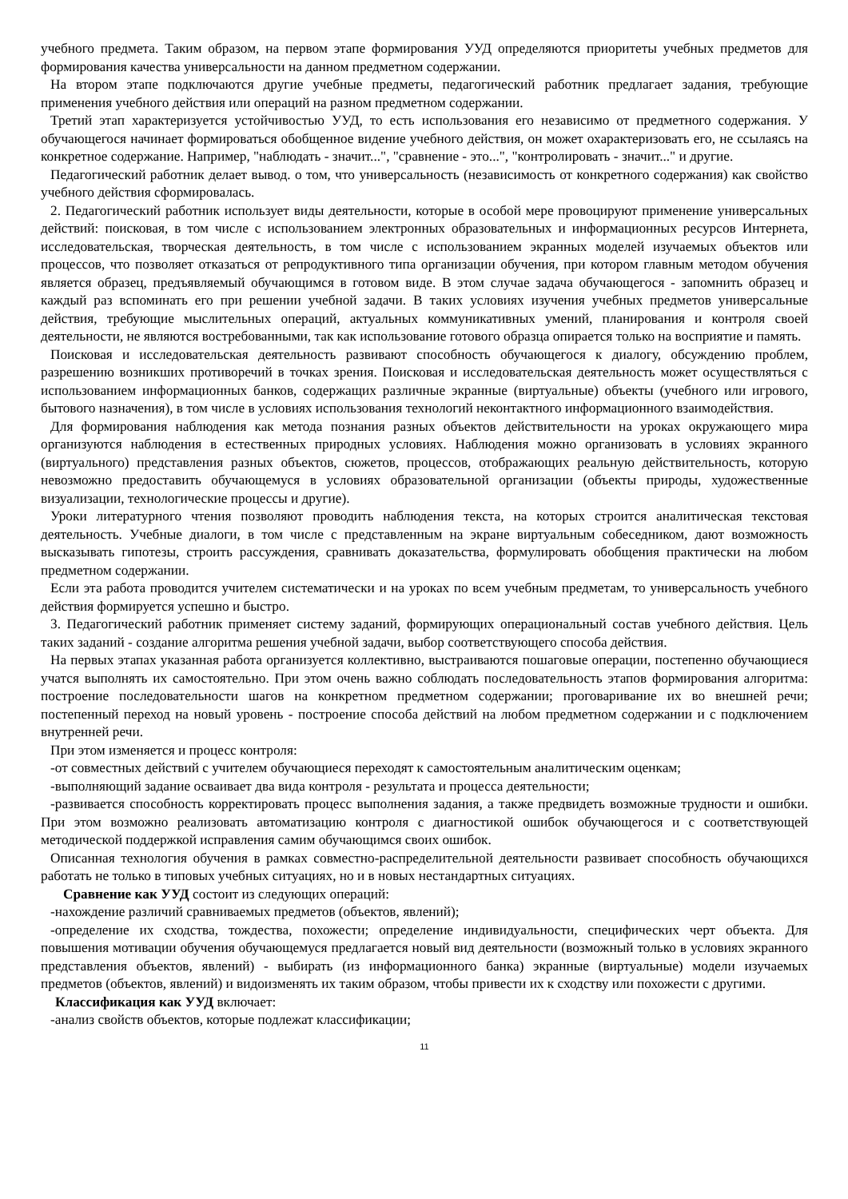учебного предмета. Таким образом, на первом этапе формирования УУД определяются приоритеты учебных предметов для формирования качества универсальности на данном предметном содержании.
На втором этапе подключаются другие учебные предметы, педагогический работник предлагает задания, требующие применения учебного действия или операций на разном предметном содержании.
Третий этап характеризуется устойчивостью УУД, то есть использования его независимо от предметного содержания. У обучающегося начинает формироваться обобщенное видение учебного действия, он может охарактеризовать его, не ссылаясь на конкретное содержание. Например, "наблюдать - значит...", "сравнение - это...", "контролировать - значит..." и другие.
Педагогический работник делает вывод. о том, что универсальность (независимость от конкретного содержания) как свойство учебного действия сформировалась.
2. Педагогический работник использует виды деятельности, которые в особой мере провоцируют применение универсальных действий: поисковая, в том числе с использованием электронных образовательных и информационных ресурсов Интернета, исследовательская, творческая деятельность, в том числе с использованием экранных моделей изучаемых объектов или процессов, что позволяет отказаться от репродуктивного типа организации обучения, при котором главным методом обучения является образец, предъявляемый обучающимся в готовом виде. В этом случае задача обучающегося - запомнить образец и каждый раз вспоминать его при решении учебной задачи. В таких условиях изучения учебных предметов универсальные действия, требующие мыслительных операций, актуальных коммуникативных умений, планирования и контроля своей деятельности, не являются востребованными, так как использование готового образца опирается только на восприятие и память.
Поисковая и исследовательская деятельность развивают способность обучающегося к диалогу, обсуждению проблем, разрешению возникших противоречий в точках зрения. Поисковая и исследовательская деятельность может осуществляться с использованием информационных банков, содержащих различные экранные (виртуальные) объекты (учебного или игрового, бытового назначения), в том числе в условиях использования технологий неконтактного информационного взаимодействия.
Для формирования наблюдения как метода познания разных объектов действительности на уроках окружающего мира организуются наблюдения в естественных природных условиях. Наблюдения можно организовать в условиях экранного (виртуального) представления разных объектов, сюжетов, процессов, отображающих реальную действительность, которую невозможно предоставить обучающемуся в условиях образовательной организации (объекты природы, художественные визуализации, технологические процессы и другие).
Уроки литературного чтения позволяют проводить наблюдения текста, на которых строится аналитическая текстовая деятельность. Учебные диалоги, в том числе с представленным на экране виртуальным собеседником, дают возможность высказывать гипотезы, строить рассуждения, сравнивать доказательства, формулировать обобщения практически на любом предметном содержании.
Если эта работа проводится учителем систематически и на уроках по всем учебным предметам, то универсальность учебного действия формируется успешно и быстро.
3. Педагогический работник применяет систему заданий, формирующих операциональный состав учебного действия. Цель таких заданий - создание алгоритма решения учебной задачи, выбор соответствующего способа действия.
На первых этапах указанная работа организуется коллективно, выстраиваются пошаговые операции, постепенно обучающиеся учатся выполнять их самостоятельно. При этом очень важно соблюдать последовательность этапов формирования алгоритма: построение последовательности шагов на конкретном предметном содержании; проговаривание их во внешней речи; постепенный переход на новый уровень - построение способа действий на любом предметном содержании и с подключением внутренней речи.
При этом изменяется и процесс контроля:
-от совместных действий с учителем обучающиеся переходят к самостоятельным аналитическим оценкам;
-выполняющий задание осваивает два вида контроля - результата и процесса деятельности;
-развивается способность корректировать процесс выполнения задания, а также предвидеть возможные трудности и ошибки. При этом возможно реализовать автоматизацию контроля с диагностикой ошибок обучающегося и с соответствующей методической поддержкой исправления самим обучающимся своих ошибок.
Описанная технология обучения в рамках совместно-распределительной деятельности развивает способность обучающихся работать не только в типовых учебных ситуациях, но и в новых нестандартных ситуациях.
Сравнение как УУД состоит из следующих операций:
-нахождение различий сравниваемых предметов (объектов, явлений);
-определение их сходства, тождества, похожести; определение индивидуальности, специфических черт объекта. Для повышения мотивации обучения обучающемуся предлагается новый вид деятельности (возможный только в условиях экранного представления объектов, явлений) - выбирать (из информационного банка) экранные (виртуальные) модели изучаемых предметов (объектов, явлений) и видоизменять их таким образом, чтобы привести их к сходству или похожести с другими.
Классификация как УУД включает:
-анализ свойств объектов, которые подлежат классификации;
11